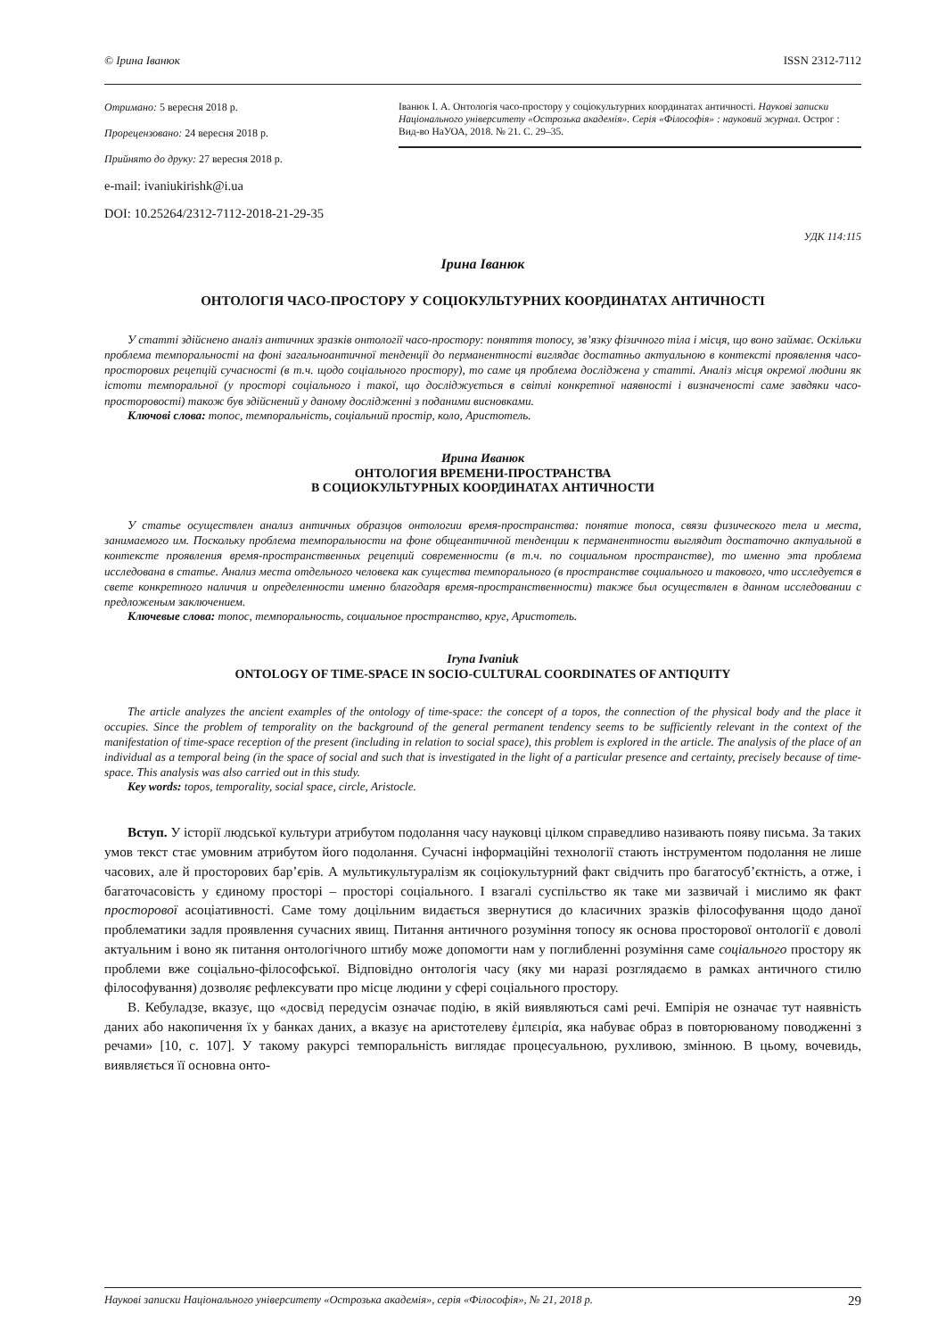© Ірина Іванюк ISSN 2312-7112
Отримано: 5 вересня 2018 р.
Прорецензовано: 24 вересня 2018 р.
Прийнято до друку: 27 вересня 2018 р.
e-mail: ivaniukirishk@i.ua
DOI: 10.25264/2312-7112-2018-21-29-35
Іванюк І. А. Онтологія часо-простору у соціокультурних координатах античності. Наукові записки Національного університету «Острозька академія». Серія «Філософія» : науковий журнал. Острог : Вид-во НаУОА, 2018. № 21. С. 29–35.
УДК 114:115
Ірина Іванюк
ОНТОЛОГІЯ ЧАСО-ПРОСТОРУ У СОЦІОКУЛЬТУРНИХ КООРДИНАТАХ АНТИЧНОСТІ
У статті здійснено аналіз античних зразків онтології часо-простору: поняття топосу, зв’язку фізичного тіла і місця, що воно займає. Оскільки проблема темпоральності на фоні загальноантичної тенденції до перманентності виглядає достатньо актуальною в контексті проявлення часо-просторових рецепцій сучасності (в т.ч. щодо соціального простору), то саме ця проблема досліджена у статті. Аналіз місця окремої людини як істоти темпоральної (у просторі соціального і такої, що досліджується в світлі конкретної наявності і визначеності саме завдяки часо-просторовості) також був здійснений у даному дослідженні з поданими висновками.
Ключові слова: топос, темпоральність, соціальний простір, коло, Аристотель.
Ирина Иванюк
ОНТОЛОГИЯ ВРЕМЕНИ-ПРОСТРАНСТВА
В СОЦИОКУЛЬТУРНЫХ КООРДИНАТАХ АНТИЧНОСТИ
У статье осуществлен анализ античных образцов онтологии время-пространства: понятие топоса, связи физического тела и места, занимаемого им. Поскольку проблема темпоральности на фоне общеантичной тенденции к перманентности выглядит достаточно актуальной в контексте проявления время-пространственных рецепций современности (в т.ч. по социальном пространстве), то именно эта проблема исследована в статье. Анализ места отдельного человека как существа темпорального (в пространстве социального и такового, что исследуется в свете конкретного наличия и определенности именно благодаря время-пространственности) также был осуществлен в данном исследовании с предложеным заключением.
Ключевые слова: топос, темпоральность, социальное пространство, круг, Аристотель.
Iryna Ivaniuk
ONTOLOGY OF TIME-SPACE IN SOCIO-CULTURAL COORDINATES OF ANTIQUITY
The article analyzes the ancient examples of the ontology of time-space: the concept of a topos, the connection of the physical body and the place it occupies. Since the problem of temporality on the background of the general permanent tendency seems to be sufficiently relevant in the context of the manifestation of time-space reception of the present (including in relation to social space), this problem is explored in the article. The analysis of the place of an individual as a temporal being (in the space of social and such that is investigated in the light of a particular presence and certainty, precisely because of time-space. This analysis was also carried out in this study.
Key words: topos, temporality, social space, circle, Aristocle.
Вступ. У історії людської культури атрибутом подолання часу науковці цілком справедливо називають появу письма. За таких умов текст стає умовним атрибутом його подолання. Сучасні інформаційні технології стають інструментом подолання не лише часових, але й просторових бар’єрів. А мультикультуралізм як соціокультурний факт свідчить про багатосуб’єктність, а отже, і багаточасовість у єдиному просторі – просторі соціального. І взагалі суспільство як таке ми зазвичай і мислимо як факт просторової асоціативності. Саме тому доцільним видається звернутися до класичних зразків філософування щодо даної проблематики задля проявлення сучасних явищ. Питання античного розуміння топосу як основа просторової онтології є доволі актуальним і воно як питання онтологічного штибу може допомогти нам у поглибленні розуміння саме соціального простору як проблеми вже соціально-філософської. Відповідно онтологія часу (яку ми наразі розглядаємо в рамках античного стилю філософування) дозволяє рефлексувати про місце людини у сфері соціального простору.
В. Кебуладзе, вказує, що «досвід передусім означає подію, в якій виявляються самі речі. Емпірія не означає тут наявність даних або накопичення їх у банках даних, а вказує на аристотелеву ἐμπειρία, яка набуває образ в повторюваному поводженні з речами» [10, с. 107]. У такому ракурсі темпоральність виглядає процесуальною, рухливою, змінною. В цьому, вочевидь, виявляється її основна онто-
Наукові записки Національного університету «Острозька академія», серія «Філософія», № 21, 2018 р. 29